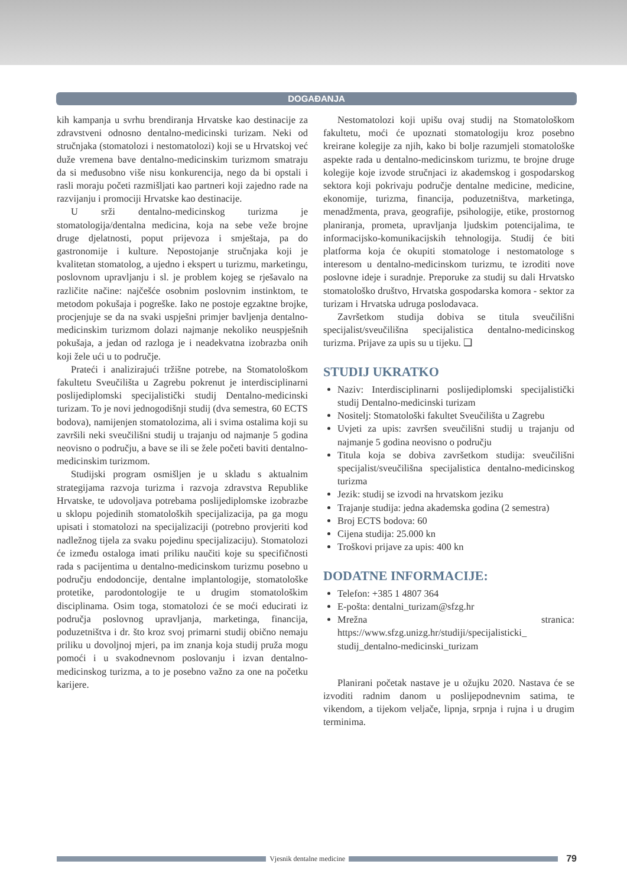DOGAĐANJA
kih kampanja u svrhu brendiranja Hrvatske kao destinacije za zdravstveni odnosno dentalno-medicinski turizam. Neki od stručnjaka (stomatolozi i nestomatolozi) koji se u Hrvatskoj već duže vremena bave dentalno-medicinskim turizmom smatraju da si međusobno više nisu konkurencija, nego da bi opstali i rasli moraju početi razmišljati kao partneri koji zajedno rade na razvijanju i promociji Hrvatske kao destinacije.
U srži dentalno-medicinskog turizma je stomatologija/dentalna medicina, koja na sebe veže brojne druge djelatnosti, poput prijevoza i smještaja, pa do gastronomije i kulture. Nepostojanje stručnjaka koji je kvalitetan stomatolog, a ujedno i ekspert u turizmu, marketingu, poslovnom upravljanju i sl. je problem kojeg se rješavalo na različite načine: najčešće osobnim poslovnim instinktom, te metodom pokušaja i pogreške. Iako ne postoje egzaktne brojke, procjenjuje se da na svaki uspješni primjer bavljenja dentalno-medicinskim turizmom dolazi najmanje nekoliko neuspješnih pokušaja, a jedan od razloga je i neadekvatna izobrazba onih koji žele ući u to područje.
Prateći i analizirajući tržišne potrebe, na Stomatološkom fakultetu Sveučilišta u Zagrebu pokrenut je interdisciplinarni poslijediplomski specijalistički studij Dentalno-medicinski turizam. To je novi jednogodišnji studij (dva semestra, 60 ECTS bodova), namijenjen stomatolozima, ali i svima ostalima koji su završili neki sveučilišni studij u trajanju od najmanje 5 godina neovisno o području, a bave se ili se žele početi baviti dentalno-medicinskim turizmom.
Studijski program osmišljen je u skladu s aktualnim strategijama razvoja turizma i razvoja zdravstva Republike Hrvatske, te udovoljava potrebama poslijediplomske izobrazbe u sklopu pojedinih stomatoloških specijalizacija, pa ga mogu upisati i stomatolozi na specijalizaciji (potrebno provjeriti kod nadležnog tijela za svaku pojedinu specijalizaciju). Stomatolozi će između ostaloga imati priliku naučiti koje su specifičnosti rada s pacijentima u dentalno-medicinskom turizmu posebno u području endodoncije, dentalne implantologije, stomatološke protetike, parodontologije te u drugim stomatološkim disciplinama. Osim toga, stomatolozi će se moći educirati iz područja poslovnog upravljanja, marketinga, financija, poduzetništva i dr. što kroz svoj primarni studij obično nemaju priliku u dovoljnoj mjeri, pa im znanja koja studij pruža mogu pomoći i u svakodnevnom poslovanju i izvan dentalno-medicinskog turizma, a to je posebno važno za one na početku karijere.
Nestomatolozi koji upišu ovaj studij na Stomatološkom fakultetu, moći će upoznati stomatologiju kroz posebno kreirane kolegije za njih, kako bi bolje razumjeli stomatološke aspekte rada u dentalno-medicinskom turizmu, te brojne druge kolegije koje izvode stručnjaci iz akademskog i gospodarskog sektora koji pokrivaju područje dentalne medicine, medicine, ekonomije, turizma, financija, poduzetništva, marketinga, menadžmenta, prava, geografije, psihologije, etike, prostornog planiranja, prometa, upravljanja ljudskim potencijalima, te informacijsko-komunikacijskih tehnologija. Studij će biti platforma koja će okupiti stomatologe i nestomatologe s interesom u dentalno-medicinskom turizmu, te izroditi nove poslovne ideje i suradnje. Preporuke za studij su dali Hrvatsko stomatološko društvo, Hrvatska gospodarska komora - sektor za turizam i Hrvatska udruga poslodavaca.
Završetkom studija dobiva se titula sveučilišni specijalist/sveučilišna specijalistica dentalno-medicinskog turizma. Prijave za upis su u tijeku. ❑
STUDIJ UKRATKO
Naziv: Interdisciplinarni poslijediplomski specijalistički studij Dentalno-medicinski turizam
Nositelj: Stomatološki fakultet Sveučilišta u Zagrebu
Uvjeti za upis: završen sveučilišni studij u trajanju od najmanje 5 godina neovisno o području
Titula koja se dobiva završetkom studija: sveučilišni specijalist/sveučilišna specijalistica dentalno-medicinskog turizma
Jezik: studij se izvodi na hrvatskom jeziku
Trajanje studija: jedna akademska godina (2 semestra)
Broj ECTS bodova: 60
Cijena studija: 25.000 kn
Troškovi prijave za upis: 400 kn
DODATNE INFORMACIJE:
Telefon: +385 1 4807 364
E-pošta: dentalni_turizam@sfzg.hr
Mrežna stranica: https://www.sfzg.unizg.hr/studiji/specijalisticki_ studij_dentalno-medicinski_turizam
Planirani početak nastave je u ožujku 2020. Nastava će se izvoditi radnim danom u poslijepodnevnim satima, te vikendom, a tijekom veljače, lipnja, srpnja i rujna i u drugim terminima.
Vjesnik dentalne medicine
79